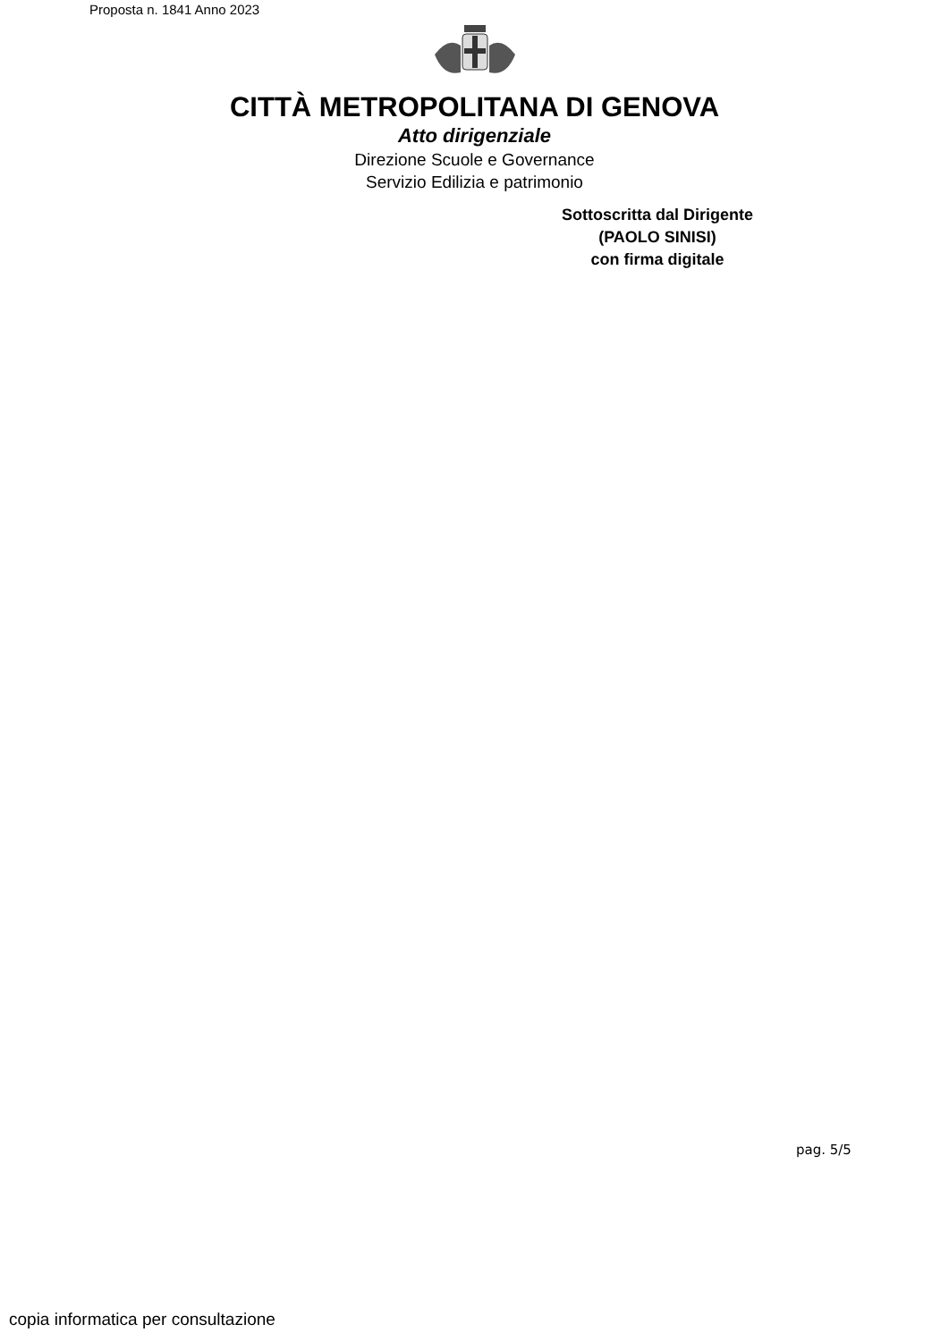Proposta n. 1841 Anno 2023
CITTÀ METROPOLITANA DI GENOVA
Atto dirigenziale
Direzione Scuole e Governance
Servizio Edilizia e patrimonio
Sottoscritta dal Dirigente
(PAOLO SINISI)
con firma digitale
pag. 5/5
copia informatica per consultazione